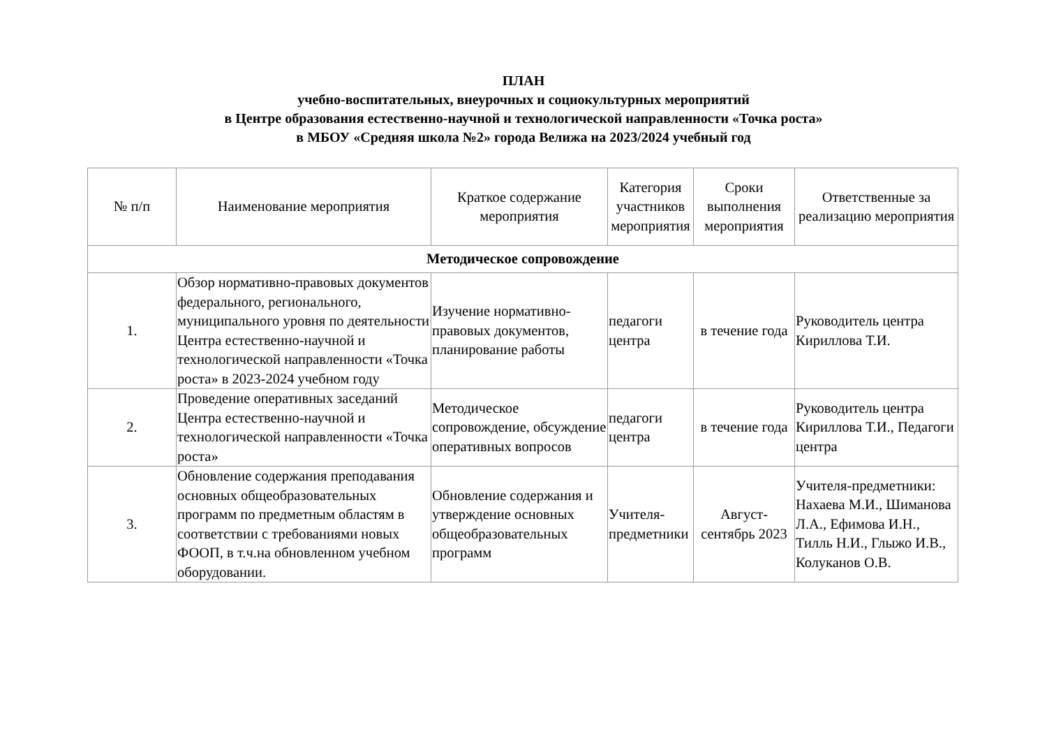ПЛАН
учебно-воспитательных, внеурочных и социокультурных мероприятий
в Центре образования естественно-научной и технологической направленности «Точка роста»
в МБОУ «Средняя школа №2» города Велижа на 2023/2024 учебный год
| № п/п | Наименование мероприятия | Краткое содержание мероприятия | Категория участников мероприятия | Сроки выполнения мероприятия | Ответственные за реализацию мероприятия |
| --- | --- | --- | --- | --- | --- |
| Методическое сопровождение | | | | | |
| 1. | Обзор нормативно-правовых документов федерального, регионального, муниципального уровня по деятельности Центра естественно-научной и технологической направленности «Точка роста» в 2023-2024 учебном году | Изучение нормативно-правовых документов, планирование работы | педагоги центра | в течение года | Руководитель центра Кириллова Т.И. |
| 2. | Проведение оперативных заседаний Центра естественно-научной и технологической направленности «Точка роста» | Методическое сопровождение, обсуждение оперативных вопросов | педагоги центра | в течение года | Руководитель центра Кириллова Т.И., Педагоги центра |
| 3. | Обновление содержания преподавания основных общеобразовательных программ по предметным областям в соответствии с требованиями новых ФООП, в т.ч.на обновленном учебном оборудовании. | Обновление содержания и утверждение основных общеобразовательных программ | Учителя-предметники | Август-сентябрь 2023 | Учителя-предметники: Нахаева М.И., Шиманова Л.А., Ефимова И.Н., Тилль Н.И., Глыжо И.В., Колуканов О.В. |